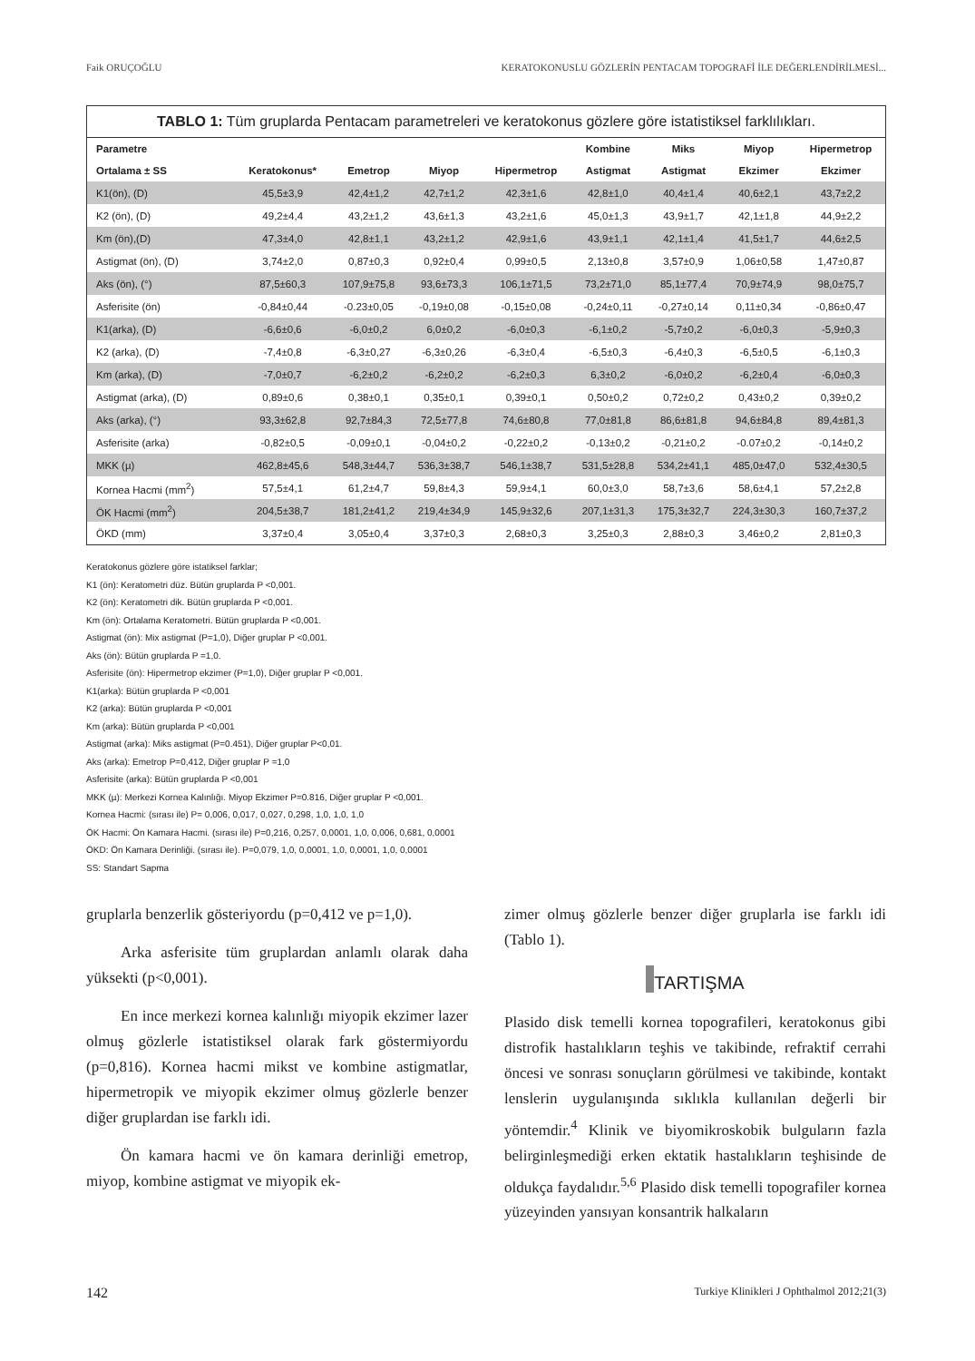Faik ORUÇOĞLU KERATOKONUSLU GÖZLERİN PENTACAM TOPOGRAFİ İLE DEĞERLENDİRİLMESİ...
TABLO 1: Tüm gruplarda Pentacam parametreleri ve keratokonus gözlere göre istatistiksel farklılıkları.
| Parametre | | | | | Kombine | Miks | Miyop | Hipermetrop |
| --- | --- | --- | --- | --- | --- | --- | --- | --- |
| Ortalama ± SS | Keratokonus* | Emetrop | Miyop | Hipermetrop | Astigmat | Astigmat | Ekzimer | Ekzimer |
| K1(ön), (D) | 45,5±3,9 | 42,4±1,2 | 42,7±1,2 | 42,3±1,6 | 42,8±1,0 | 40,4±1,4 | 40,6±2,1 | 43,7±2,2 |
| K2 (ön), (D) | 49,2±4,4 | 43,2±1,2 | 43,6±1,3 | 43,2±1,6 | 45,0±1,3 | 43,9±1,7 | 42,1±1,8 | 44,9±2,2 |
| Km (ön),(D) | 47,3±4,0 | 42,8±1,1 | 43,2±1,2 | 42,9±1,6 | 43,9±1,1 | 42,1±1,4 | 41,5±1,7 | 44,6±2,5 |
| Astigmat (ön), (D) | 3,74±2,0 | 0,87±0,3 | 0,92±0,4 | 0,99±0,5 | 2,13±0,8 | 3,57±0,9 | 1,06±0,58 | 1,47±0,87 |
| Aks (ön), (°) | 87,5±60,3 | 107,9±75,8 | 93,6±73,3 | 106,1±71,5 | 73,2±71,0 | 85,1±77,4 | 70,9±74,9 | 98,0±75,7 |
| Asferisite (ön) | -0,84±0,44 | -0.23±0,05 | -0,19±0,08 | -0,15±0,08 | -0,24±0,11 | -0,27±0,14 | 0,11±0,34 | -0,86±0,47 |
| K1(arka), (D) | -6,6±0,6 | -6,0±0,2 | 6,0±0,2 | -6,0±0,3 | -6,1±0,2 | -5,7±0,2 | -6,0±0,3 | -5,9±0,3 |
| K2 (arka), (D) | -7,4±0,8 | -6,3±0,27 | -6,3±0,26 | -6,3±0,4 | -6,5±0,3 | -6,4±0,3 | -6,5±0,5 | -6,1±0,3 |
| Km (arka), (D) | -7,0±0,7 | -6,2±0,2 | -6,2±0,2 | -6,2±0,3 | 6,3±0,2 | -6,0±0,2 | -6,2±0,4 | -6,0±0,3 |
| Astigmat (arka), (D) | 0,89±0,6 | 0,38±0,1 | 0,35±0,1 | 0,39±0,1 | 0,50±0,2 | 0,72±0,2 | 0,43±0,2 | 0,39±0,2 |
| Aks (arka), (°) | 93,3±62,8 | 92,7±84,3 | 72,5±77,8 | 74,6±80,8 | 77,0±81,8 | 86,6±81,8 | 94,6±84,8 | 89,4±81,3 |
| Asferisite (arka) | -0,82±0,5 | -0,09±0,1 | -0,04±0,2 | -0,22±0,2 | -0,13±0,2 | -0,21±0,2 | -0.07±0,2 | -0,14±0,2 |
| MKK (µ) | 462,8±45,6 | 548,3±44,7 | 536,3±38,7 | 546,1±38,7 | 531,5±28,8 | 534,2±41,1 | 485,0±47,0 | 532,4±30,5 |
| Kornea Hacmi (mm<sup>2</sup>) | 57,5±4,1 | 61,2±4,7 | 59,8±4,3 | 59,9±4,1 | 60,0±3,0 | 58,7±3,6 | 58,6±4,1 | 57,2±2,8 |
| ÖK Hacmi (mm<sup>2</sup>) | 204,5±38,7 | 181,2±41,2 | 219,4±34,9 | 145,9±32,6 | 207,1±31,3 | 175,3±32,7 | 224,3±30,3 | 160,7±37,2 |
| ÖKD (mm) | 3,37±0,4 | 3,05±0,4 | 3,37±0,3 | 2,68±0,3 | 3,25±0,3 | 2,88±0,3 | 3,46±0,2 | 2,81±0,3 |
Keratokonus gözlere göre istatiksel farklar;
K1 (ön): Keratometri düz. Bütün gruplarda P <0,001.
K2 (ön): Keratometri dik. Bütün gruplarda P <0,001.
Km (ön): Ortalama Keratometri. Bütün gruplarda P <0,001.
Astigmat (ön): Mix astigmat (P=1,0), Diğer gruplar P <0,001.
Aks (ön): Bütün gruplarda P =1,0.
Asferisite (ön): Hipermetrop ekzimer (P=1,0), Diğer gruplar P <0,001.
K1(arka): Bütün gruplarda P <0,001
K2 (arka): Bütün gruplarda P <0,001
Km (arka): Bütün gruplarda P <0,001
Astigmat (arka): Miks astigmat (P=0.451), Diğer gruplar P<0,01.
Aks (arka): Emetrop P=0,412, Diğer gruplar P =1,0
Asferisite (arka): Bütün gruplarda P <0,001
MKK (µ): Merkezi Kornea Kalınlığı. Miyop Ekzimer P=0.816, Diğer gruplar P <0,001.
Kornea Hacmi: (sırası ile) P= 0,006, 0,017, 0,027, 0,298, 1,0, 1,0, 1,0
ÖK Hacmi: Ön Kamara Hacmi. (sırası ile) P=0,216, 0,257, 0,0001, 1,0, 0,006, 0,681, 0,0001
ÖKD: Ön Kamara Derinliği. (sırası ile). P=0,079, 1,0, 0,0001, 1,0, 0,0001, 1,0, 0,0001
SS: Standart Sapma
gruplarla benzerlik gösteriyordu (p=0,412 ve p=1,0).
Arka asferisite tüm gruplardan anlamlı olarak daha yüksekti (p<0,001).
En ince merkezi kornea kalınlığı miyopik ekzimer lazer olmuş gözlerle istatistiksel olarak fark göstermiyordu (p=0,816). Kornea hacmi mikst ve kombine astigmatlar, hipermetropik ve miyopik ekzimer olmuş gözlerle benzer diğer gruplardan ise farklı idi.
Ön kamara hacmi ve ön kamara derinliği emetrop, miyop, kombine astigmat ve miyopik ek-
zimer olmuş gözlerle benzer diğer gruplarla ise farklı idi (Tablo 1).
TARTIŞMA
Plasido disk temelli kornea topografileri, keratokonus gibi distrofik hastalıkların teşhis ve takibinde, refraktif cerrahi öncesi ve sonrası sonuçların görülmesi ve takibinde, kontakt lenslerin uygulanışında sıklıkla kullanılan değerli bir yöntemdir.<sup>4</sup> Klinik ve biyomikroskobik bulguların fazla belirginleşmediği erken ektatik hastalıkların teşhisinde de oldukça faydalıdır.<sup>5,6</sup> Plasido disk temelli topografiler kornea yüzeyinden yansıyan konsantrik halkaların
142 Turkiye Klinikleri J Ophthalmol 2012;21(3)